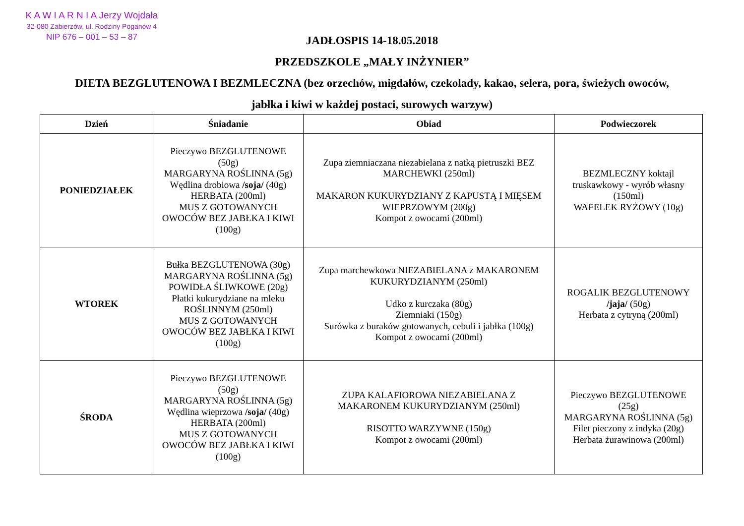K A W I A R N I A Jerzy Wojdała
32-080 Zabierzów, ul. Rodziny Poganów 4
NIP 676 – 001 – 53 – 87
JADŁOSPIS 14-18.05.2018
PRZEDSZKOLE „MAŁY INŻYNIER”
DIETA BEZGLUTENOWA I BEZMLECZNA (bez orzechów, migdałów, czekolady, kakao, selera, pora, świeżych owoców,
jabłka i kiwi w każdej postaci, surowych warzyw)
| Dzień | Śniadanie | Obiad | Podwieczorek |
| --- | --- | --- | --- |
| PONIEDZIAŁEK | Pieczywo BEZGLUTENOWE (50g) MARGARYNA ROŚLINNA (5g) Wędlina drobiowa /soja/ (40g) HERBATA (200ml) MUS Z GOTOWANYCH OWOCÓW BEZ JABŁKA I KIWI (100g) | Zupa ziemniaczana niezabielana z natką pietruszki BEZ MARCHEWKI (250ml) MAKARON KUKURYDZIANY Z KAPUSTĄ I MIĘSEM WIEPRZOWYM (200g) Kompot z owocami (200ml) | BEZMLECZNY koktajl truskawkowy - wyrób własny (150ml) WAFELEK RYŻOWY (10g) |
| WTOREK | Bułka BEZGLUTENOWA (30g) MARGARYNA ROŚLINNA (5g) POWIDŁA ŚLIWKOWE (20g) Płatki kukurydziane na mleku ROŚLINNYM (250ml) MUS Z GOTOWANYCH OWOCÓW BEZ JABŁKA I KIWI (100g) | Zupa marchewkowa NIEZABIELANA z MAKARONEM KUKURYDZIANYM (250ml) Udko z kurczaka (80g) Ziemniaki (150g) Surówka z buraków gotowanych, cebuli i jabłka (100g) Kompot z owocami (200ml) | ROGALIK BEZGLUTENOWY /jaja/ (50g) Herbata z cytryną (200ml) |
| ŚRODA | Pieczywo BEZGLUTENOWE (50g) MARGARYNA ROŚLINNA (5g) Wędlina wieprzowa /soja/ (40g) HERBATA (200ml) MUS Z GOTOWANYCH OWOCÓW BEZ JABŁKA I KIWI (100g) | ZUPA KALAFIOROWA NIEZABIELANA Z MAKARONEM KUKURYDZIANYM (250ml) RISOTTO WARZYWNE (150g) Kompot z owocami (200ml) | Pieczywo BEZGLUTENOWE (25g) MARGARYNA ROŚLINNA (5g) Filet pieczony z indyka (20g) Herbata żurawinowa (200ml) |